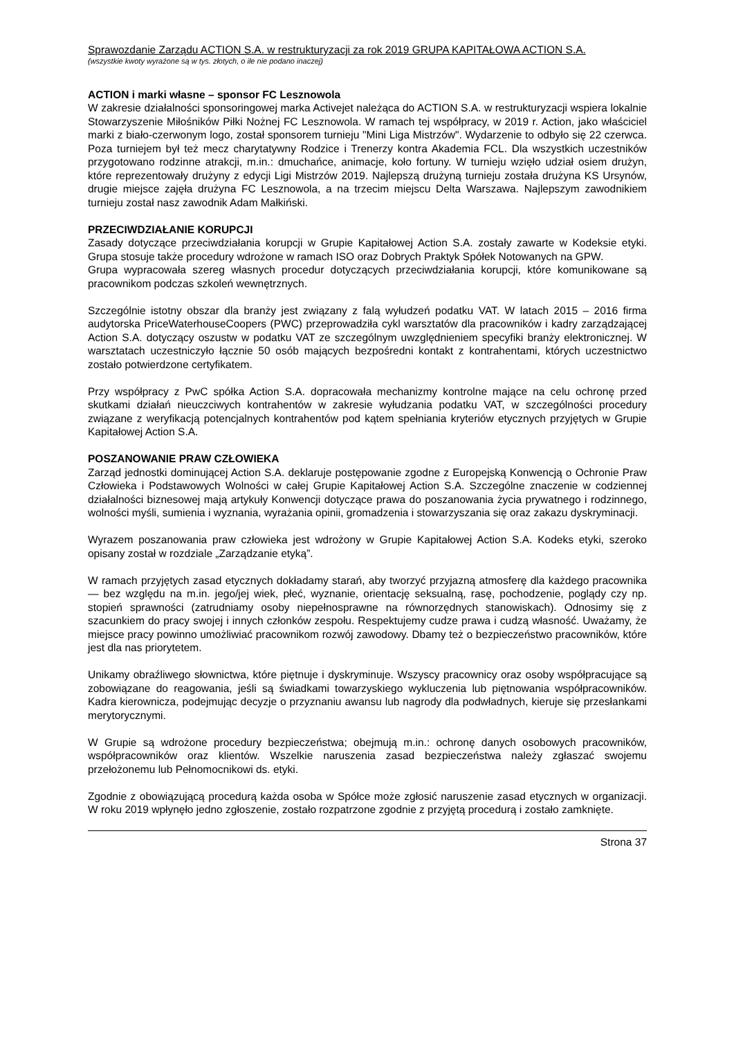Sprawozdanie Zarządu ACTION S.A. w restrukturyzacji za rok 2019 GRUPA KAPITAŁOWA ACTION S.A.
(wszystkie kwoty wyrażone są w tys. złotych, o ile nie podano inaczej)
ACTION i marki własne – sponsor FC Lesznowola
W zakresie działalności sponsoringowej marka Activejet należąca do ACTION S.A. w restrukturyzacji wspiera lokalnie Stowarzyszenie Miłośników Piłki Nożnej FC Lesznowola. W ramach tej współpracy, w 2019 r. Action, jako właściciel marki z biało-czerwonym logo, został sponsorem turnieju "Mini Liga Mistrzów". Wydarzenie to odbyło się 22 czerwca. Poza turniejem był też mecz charytatywny Rodzice i Trenerzy kontra Akademia FCL. Dla wszystkich uczestników przygotowano rodzinne atrakcji, m.in.: dmuchańce, animacje, koło fortuny. W turnieju wzięło udział osiem drużyn, które reprezentowały drużyny z edycji Ligi Mistrzów 2019. Najlepszą drużyną turnieju została drużyna KS Ursynów, drugie miejsce zajęła drużyna FC Lesznowola, a na trzecim miejscu Delta Warszawa. Najlepszym zawodnikiem turnieju został nasz zawodnik Adam Małkiński.
PRZECIWDZIAŁANIE KORUPCJI
Zasady dotyczące przeciwdziałania korupcji w Grupie Kapitałowej Action S.A. zostały zawarte w Kodeksie etyki. Grupa stosuje także procedury wdrożone w ramach ISO oraz Dobrych Praktyk Spółek Notowanych na GPW.
Grupa wypracowała szereg własnych procedur dotyczących przeciwdziałania korupcji, które komunikowane są pracownikom podczas szkoleń wewnętrznych.
Szczególnie istotny obszar dla branży jest związany z falą wyłudzeń podatku VAT. W latach 2015 – 2016 firma audytorska PriceWaterhouseCoopers (PWC) przeprowadziła cykl warsztatów dla pracowników i kadry zarządzającej Action S.A. dotyczący oszustw w podatku VAT ze szczególnym uwzględnieniem specyfiki branży elektronicznej. W warsztatach uczestniczyło łącznie 50 osób mających bezpośredni kontakt z kontrahentami, których uczestnictwo zostało potwierdzone certyfikatem.
Przy współpracy z PwC spółka Action S.A. dopracowała mechanizmy kontrolne mające na celu ochronę przed skutkami działań nieuczciwych kontrahentów w zakresie wyłudzania podatku VAT, w szczególności procedury związane z weryfikacją potencjalnych kontrahentów pod kątem spełniania kryteriów etycznych przyjętych w Grupie Kapitałowej Action S.A.
POSZANOWANIE PRAW CZŁOWIEKA
Zarząd jednostki dominującej Action S.A. deklaruje postępowanie zgodne z Europejską Konwencją o Ochronie Praw Człowieka i Podstawowych Wolności w całej Grupie Kapitałowej Action S.A. Szczególne znaczenie w codziennej działalności biznesowej mają artykuły Konwencji dotyczące prawa do poszanowania życia prywatnego i rodzinnego, wolności myśli, sumienia i wyznania, wyrażania opinii, gromadzenia i stowarzyszania się oraz zakazu dyskryminacji.
Wyrazem poszanowania praw człowieka jest wdrożony w Grupie Kapitałowej Action S.A. Kodeks etyki, szeroko opisany został w rozdziale „Zarządzanie etyką”.
W ramach przyjętych zasad etycznych dokładamy starań, aby tworzyć przyjazną atmosferę dla każdego pracownika — bez względu na m.in. jego/jej wiek, płeć, wyznanie, orientację seksualną, rasę, pochodzenie, poglądy czy np. stopień sprawności (zatrudniamy osoby niepełnosprawne na równorzędnych stanowiskach). Odnosimy się z szacunkiem do pracy swojej i innych członków zespołu. Respektujemy cudze prawa i cudzą własność. Uważamy, że miejsce pracy powinno umożliwiać pracownikom rozwój zawodowy. Dbamy też o bezpieczeństwo pracowników, które jest dla nas priorytetem.
Unikamy obraźliwego słownictwa, które piętnuje i dyskryminuje. Wszyscy pracownicy oraz osoby współpracujące są zobowiązane do reagowania, jeśli są świadkami towarzyskiego wykluczenia lub piętnowania współpracowników. Kadra kierownicza, podejmując decyzje o przyznaniu awansu lub nagrody dla podwładnych, kieruje się przesłankami merytorycznymi.
W Grupie są wdrożone procedury bezpieczeństwa; obejmują m.in.: ochronę danych osobowych pracowników, współpracowników oraz klientów. Wszelkie naruszenia zasad bezpieczeństwa należy zgłaszać swojemu przełożonemu lub Pełnomocnikowi ds. etyki.
Zgodnie z obowiązującą procedurą każda osoba w Spółce może zgłosić naruszenie zasad etycznych w organizacji. W roku 2019 wpłynęło jedno zgłoszenie, zostało rozpatrzone zgodnie z przyjętą procedurą i zostało zamknięte.
Strona 37